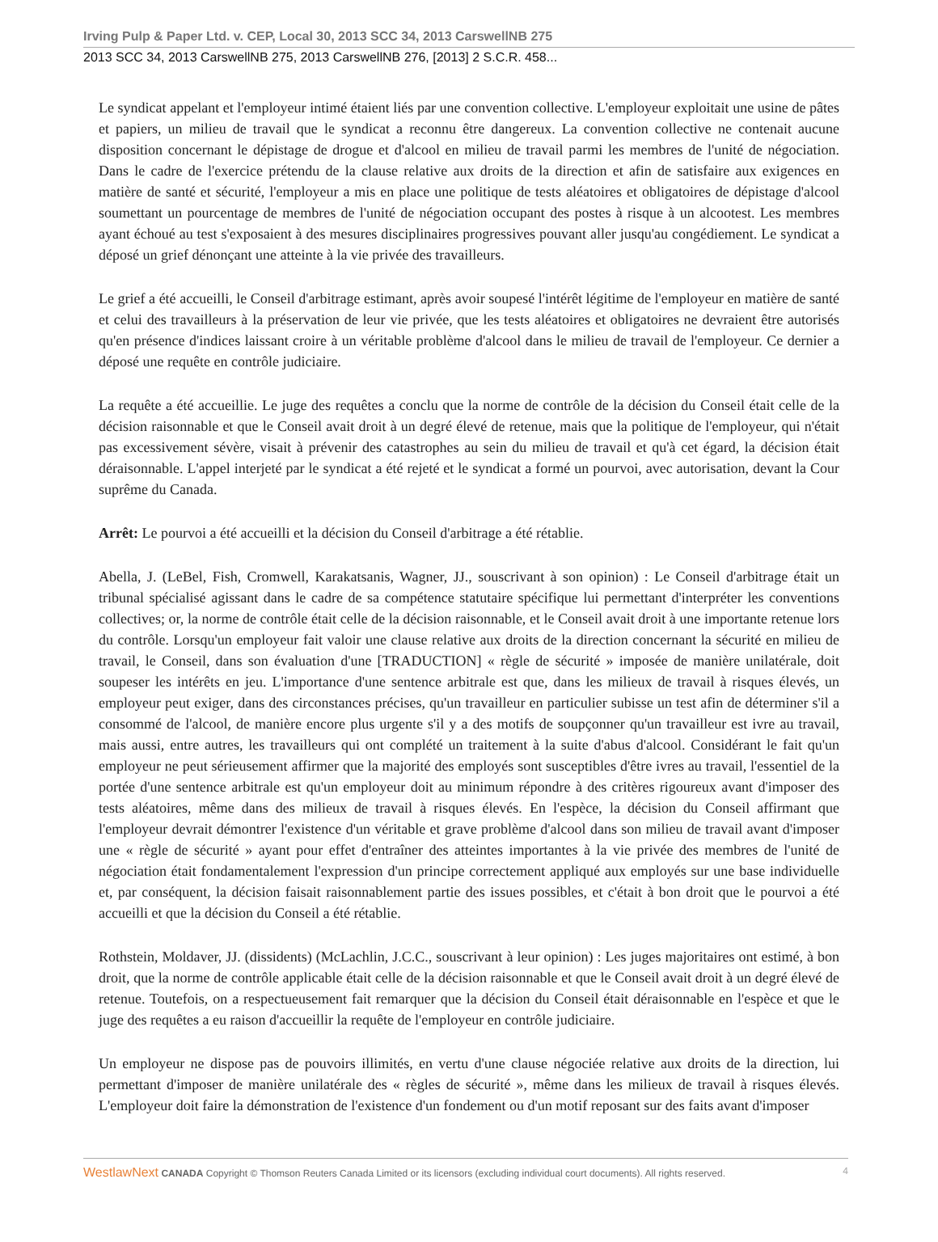Irving Pulp & Paper Ltd. v. CEP, Local 30, 2013 SCC 34, 2013 CarswellNB 275
2013 SCC 34, 2013 CarswellNB 275, 2013 CarswellNB 276, [2013] 2 S.C.R. 458...
Le syndicat appelant et l'employeur intimé étaient liés par une convention collective. L'employeur exploitait une usine de pâtes et papiers, un milieu de travail que le syndicat a reconnu être dangereux. La convention collective ne contenait aucune disposition concernant le dépistage de drogue et d'alcool en milieu de travail parmi les membres de l'unité de négociation. Dans le cadre de l'exercice prétendu de la clause relative aux droits de la direction et afin de satisfaire aux exigences en matière de santé et sécurité, l'employeur a mis en place une politique de tests aléatoires et obligatoires de dépistage d'alcool soumettant un pourcentage de membres de l'unité de négociation occupant des postes à risque à un alcootest. Les membres ayant échoué au test s'exposaient à des mesures disciplinaires progressives pouvant aller jusqu'au congédiement. Le syndicat a déposé un grief dénonçant une atteinte à la vie privée des travailleurs.
Le grief a été accueilli, le Conseil d'arbitrage estimant, après avoir soupesé l'intérêt légitime de l'employeur en matière de santé et celui des travailleurs à la préservation de leur vie privée, que les tests aléatoires et obligatoires ne devraient être autorisés qu'en présence d'indices laissant croire à un véritable problème d'alcool dans le milieu de travail de l'employeur. Ce dernier a déposé une requête en contrôle judiciaire.
La requête a été accueillie. Le juge des requêtes a conclu que la norme de contrôle de la décision du Conseil était celle de la décision raisonnable et que le Conseil avait droit à un degré élevé de retenue, mais que la politique de l'employeur, qui n'était pas excessivement sévère, visait à prévenir des catastrophes au sein du milieu de travail et qu'à cet égard, la décision était déraisonnable. L'appel interjeté par le syndicat a été rejeté et le syndicat a formé un pourvoi, avec autorisation, devant la Cour suprême du Canada.
Arrêt: Le pourvoi a été accueilli et la décision du Conseil d'arbitrage a été rétablie.
Abella, J. (LeBel, Fish, Cromwell, Karakatsanis, Wagner, JJ., souscrivant à son opinion) : Le Conseil d'arbitrage était un tribunal spécialisé agissant dans le cadre de sa compétence statutaire spécifique lui permettant d'interpréter les conventions collectives; or, la norme de contrôle était celle de la décision raisonnable, et le Conseil avait droit à une importante retenue lors du contrôle. Lorsqu'un employeur fait valoir une clause relative aux droits de la direction concernant la sécurité en milieu de travail, le Conseil, dans son évaluation d'une [TRADUCTION] « règle de sécurité » imposée de manière unilatérale, doit soupeser les intérêts en jeu. L'importance d'une sentence arbitrale est que, dans les milieux de travail à risques élevés, un employeur peut exiger, dans des circonstances précises, qu'un travailleur en particulier subisse un test afin de déterminer s'il a consommé de l'alcool, de manière encore plus urgente s'il y a des motifs de soupçonner qu'un travailleur est ivre au travail, mais aussi, entre autres, les travailleurs qui ont complété un traitement à la suite d'abus d'alcool. Considérant le fait qu'un employeur ne peut sérieusement affirmer que la majorité des employés sont susceptibles d'être ivres au travail, l'essentiel de la portée d'une sentence arbitrale est qu'un employeur doit au minimum répondre à des critères rigoureux avant d'imposer des tests aléatoires, même dans des milieux de travail à risques élevés. En l'espèce, la décision du Conseil affirmant que l'employeur devrait démontrer l'existence d'un véritable et grave problème d'alcool dans son milieu de travail avant d'imposer une « règle de sécurité » ayant pour effet d'entraîner des atteintes importantes à la vie privée des membres de l'unité de négociation était fondamentalement l'expression d'un principe correctement appliqué aux employés sur une base individuelle et, par conséquent, la décision faisait raisonnablement partie des issues possibles, et c'était à bon droit que le pourvoi a été accueilli et que la décision du Conseil a été rétablie.
Rothstein, Moldaver, JJ. (dissidents) (McLachlin, J.C.C., souscrivant à leur opinion) : Les juges majoritaires ont estimé, à bon droit, que la norme de contrôle applicable était celle de la décision raisonnable et que le Conseil avait droit à un degré élevé de retenue. Toutefois, on a respectueusement fait remarquer que la décision du Conseil était déraisonnable en l'espèce et que le juge des requêtes a eu raison d'accueillir la requête de l'employeur en contrôle judiciaire.
Un employeur ne dispose pas de pouvoirs illimités, en vertu d'une clause négociée relative aux droits de la direction, lui permettant d'imposer de manière unilatérale des « règles de sécurité », même dans les milieux de travail à risques élevés. L'employeur doit faire la démonstration de l'existence d'un fondement ou d'un motif reposant sur des faits avant d'imposer
WestlawNext CANADA Copyright © Thomson Reuters Canada Limited or its licensors (excluding individual court documents). All rights reserved. 4